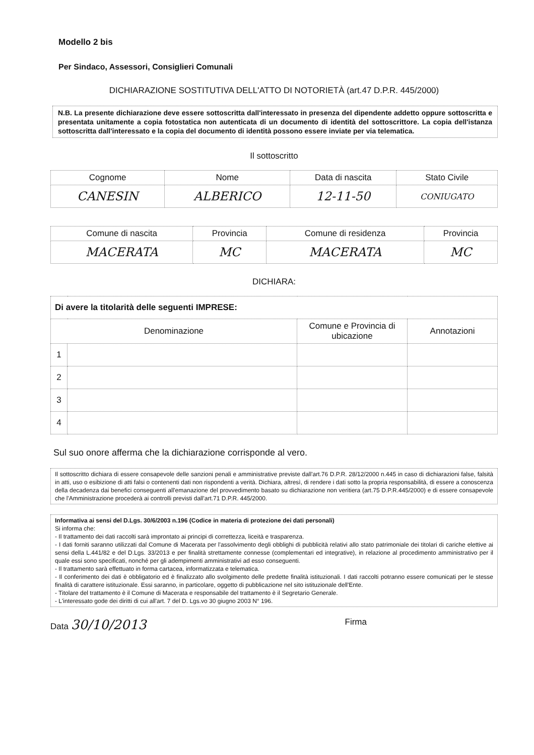Modello 2 bis
Per Sindaco, Assessori, Consiglieri Comunali
DICHIARAZIONE SOSTITUTIVA DELL'ATTO DI NOTORIETÀ (art.47 D.P.R. 445/2000)
N.B. La presente dichiarazione deve essere sottoscritta dall'interessato in presenza del dipendente addetto oppure sottoscritta e presentata unitamente a copia fotostatica non autenticata di un documento di identità del sottoscrittore. La copia dell'istanza sottoscritta dall'interessato e la copia del documento di identità possono essere inviate per via telematica.
Il sottoscritto
| Cognome | Nome | Data di nascita | Stato Civile |
| --- | --- | --- | --- |
| CANESIN | ALBERICO | 12-11-50 | CONIUGATO |
| Comune di nascita | Provincia | Comune di residenza | Provincia |
| --- | --- | --- | --- |
| MACERATA | MC | MACERATA | MC |
DICHIARA:
| Di avere la titolarità delle seguenti IMPRESE: | | | |
| Denominazione | | Comune e Provincia di ubicazione | Annotazioni |
| 1 | | | |
| 2 | | | |
| 3 | | | |
| 4 | | | |
Sul suo onore afferma che la dichiarazione corrisponde al vero.
Il sottoscritto dichiara di essere consapevole delle sanzioni penali e amministrative previste dall'art.76 D.P.R. 28/12/2000 n.445 in caso di dichiarazioni false, falsità in atti, uso o esibizione di atti falsi o contenenti dati non rispondenti a verità. Dichiara, altresì, di rendere i dati sotto la propria responsabilità, di essere a conoscenza della decadenza dai benefici conseguenti all'emanazione del provvedimento basato su dichiarazione non veritiera (art.75 D.P.R.445/2000) e di essere consapevole che l'Amministrazione procederà ai controlli previsti dall'art.71 D.P.R. 445/2000.
Informativa ai sensi del D.Lgs. 30/6/2003 n.196 (Codice in materia di protezione dei dati personali)
Si informa che:
- Il trattamento dei dati raccolti sarà improntato ai principi di correttezza, liceità e trasparenza.
- I dati forniti saranno utilizzati dal Comune di Macerata per l'assolvimento degli obblighi di pubblicità relativi allo stato patrimoniale dei titolari di cariche elettive ai sensi della L.441/82 e del D.Lgs. 33/2013 e per finalità strettamente connesse (complementari ed integrative), in relazione al procedimento amministrativo per il quale essi sono specificati, nonché per gli adempimenti amministrativi ad esso conseguenti.
- Il trattamento sarà effettuato in forma cartacea, informatizzata e telematica.
- Il conferimento dei dati è obbligatorio ed è finalizzato allo svolgimento delle predette finalità istituzionali. I dati raccolti potranno essere comunicati per le stesse finalità di carattere istituzionale. Essi saranno, in particolare, oggetto di pubblicazione nel sito istituzionale dell'Ente.
- Titolare del trattamento è il Comune di Macerata e responsabile del trattamento è il Segretario Generale.
- L'interessato gode dei diritti di cui all'art. 7 del D. Lgs.vo 30 giugno 2003 N° 196.
Data 30/10/2013
Firma